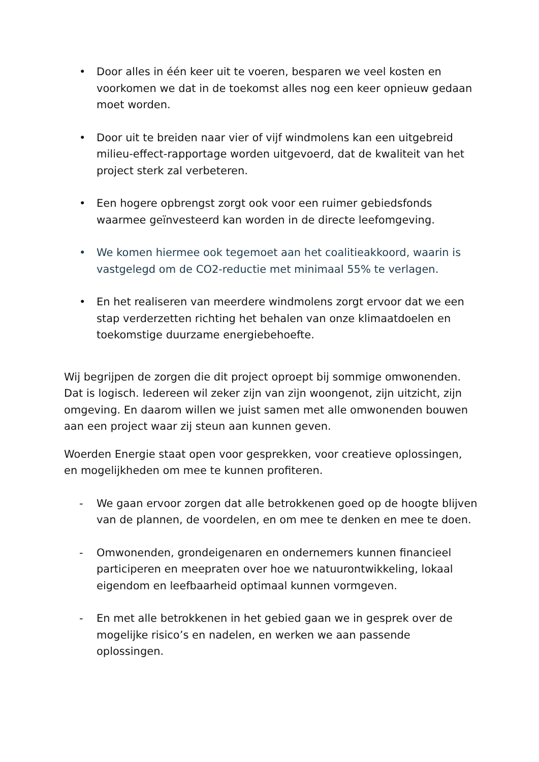• Door alles in één keer uit te voeren, besparen we veel kosten en voorkomen we dat in de toekomst alles nog een keer opnieuw gedaan moet worden.
• Door uit te breiden naar vier of vijf windmolens kan een uitgebreid milieu-effect-rapportage worden uitgevoerd, dat de kwaliteit van het project sterk zal verbeteren.
• Een hogere opbrengst zorgt ook voor een ruimer gebiedsfonds waarmee geïnvesteerd kan worden in de directe leefomgeving.
• We komen hiermee ook tegemoet aan het coalitieakkoord, waarin is vastgelegd om de CO2-reductie met minimaal 55% te verlagen.
• En het realiseren van meerdere windmolens zorgt ervoor dat we een stap verderzetten richting het behalen van onze klimaatdoelen en toekomstige duurzame energiebehoefte.
Wij begrijpen de zorgen die dit project oproept bij sommige omwonenden. Dat is logisch. Iedereen wil zeker zijn van zijn woongenot, zijn uitzicht, zijn omgeving. En daarom willen we juist samen met alle omwonenden bouwen aan een project waar zij steun aan kunnen geven.
Woerden Energie staat open voor gesprekken, voor creatieve oplossingen, en mogelijkheden om mee te kunnen profiteren.
- We gaan ervoor zorgen dat alle betrokkenen goed op de hoogte blijven van de plannen, de voordelen, en om mee te denken en mee te doen.
- Omwonenden, grondeigenaren en ondernemers kunnen financieel participeren en meepraten over hoe we natuurontwikkeling, lokaal eigendom en leefbaarheid optimaal kunnen vormgeven.
- En met alle betrokkenen in het gebied gaan we in gesprek over de mogelijke risico’s en nadelen, en werken we aan passende oplossingen.